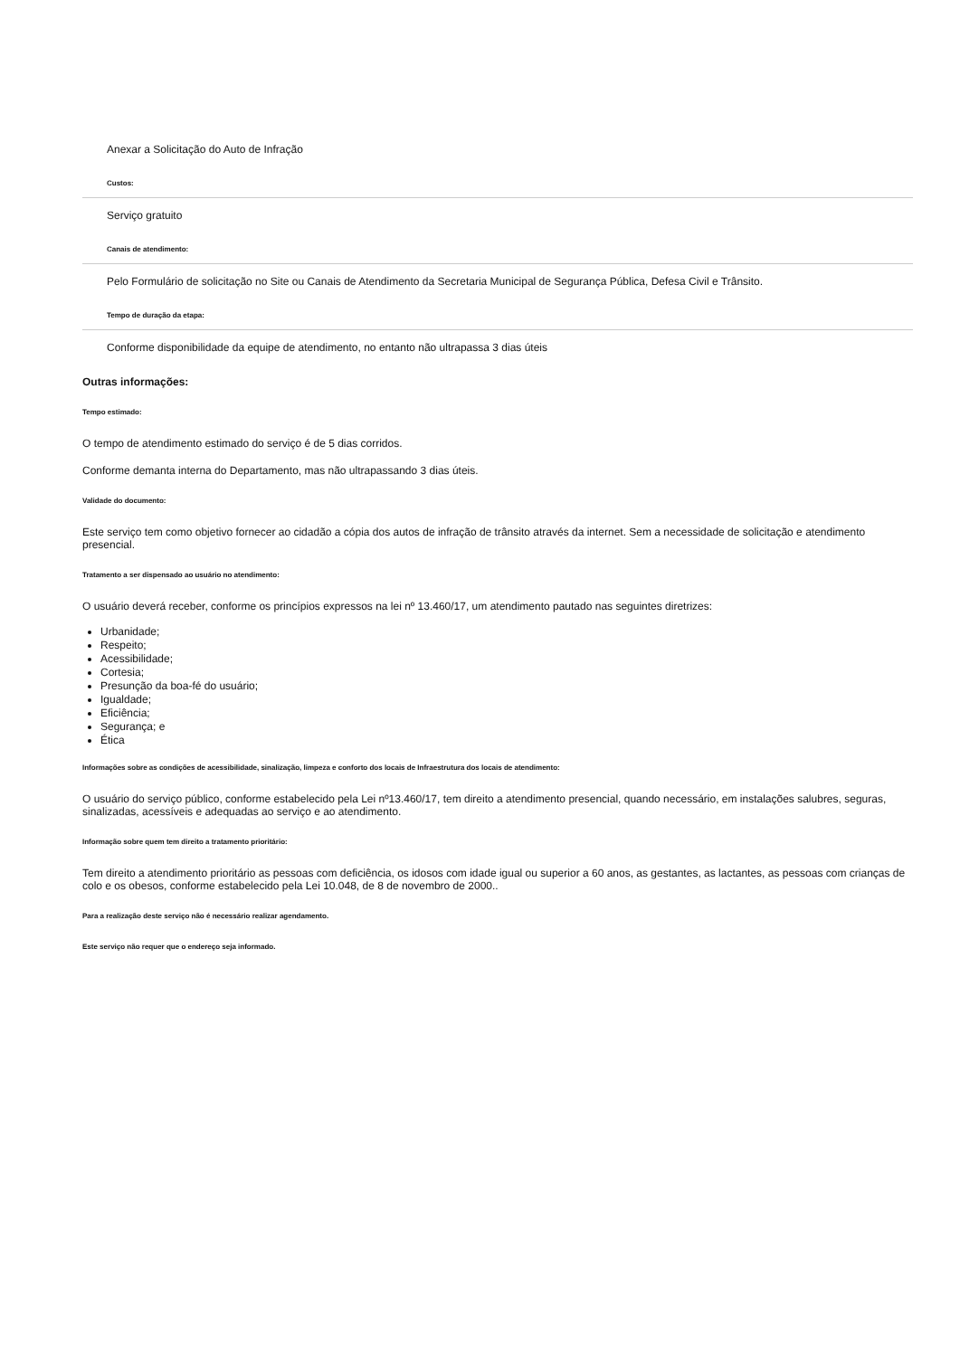Anexar a Solicitação do Auto de Infração
Custos:
Serviço gratuito
Canais de atendimento:
Pelo Formulário de solicitação no Site ou Canais de Atendimento da Secretaria Municipal de Segurança Pública, Defesa Civil e Trânsito.
Tempo de duração da etapa:
Conforme disponibilidade da equipe de atendimento, no entanto não ultrapassa 3 dias úteis
Outras informações:
Tempo estimado:
O tempo de atendimento estimado do serviço é de 5 dias corridos.
Conforme demanta interna do Departamento, mas não ultrapassando 3 dias úteis.
Validade do documento:
Este serviço tem como objetivo fornecer ao cidadão a cópia dos autos de infração de trânsito através da internet. Sem a necessidade de solicitação e atendimento presencial.
Tratamento a ser dispensado ao usuário no atendimento:
O usuário deverá receber, conforme os princípios expressos na lei nº 13.460/17, um atendimento pautado nas seguintes diretrizes:
Urbanidade;
Respeito;
Acessibilidade;
Cortesia;
Presunção da boa-fé do usuário;
Igualdade;
Eficiência;
Segurança; e
Ética
Informações sobre as condições de acessibilidade, sinalização, limpeza e conforto dos locais de Infraestrutura dos locais de atendimento:
O usuário do serviço público, conforme estabelecido pela Lei nº13.460/17, tem direito a atendimento presencial, quando necessário, em instalações salubres, seguras, sinalizadas, acessíveis e adequadas ao serviço e ao atendimento.
Informação sobre quem tem direito a tratamento prioritário:
Tem direito a atendimento prioritário as pessoas com deficiência, os idosos com idade igual ou superior a 60 anos, as gestantes, as lactantes, as pessoas com crianças de colo e os obesos, conforme estabelecido pela Lei 10.048, de 8 de novembro de 2000..
Para a realização deste serviço não é necessário realizar agendamento.
Este serviço não requer que o endereço seja informado.